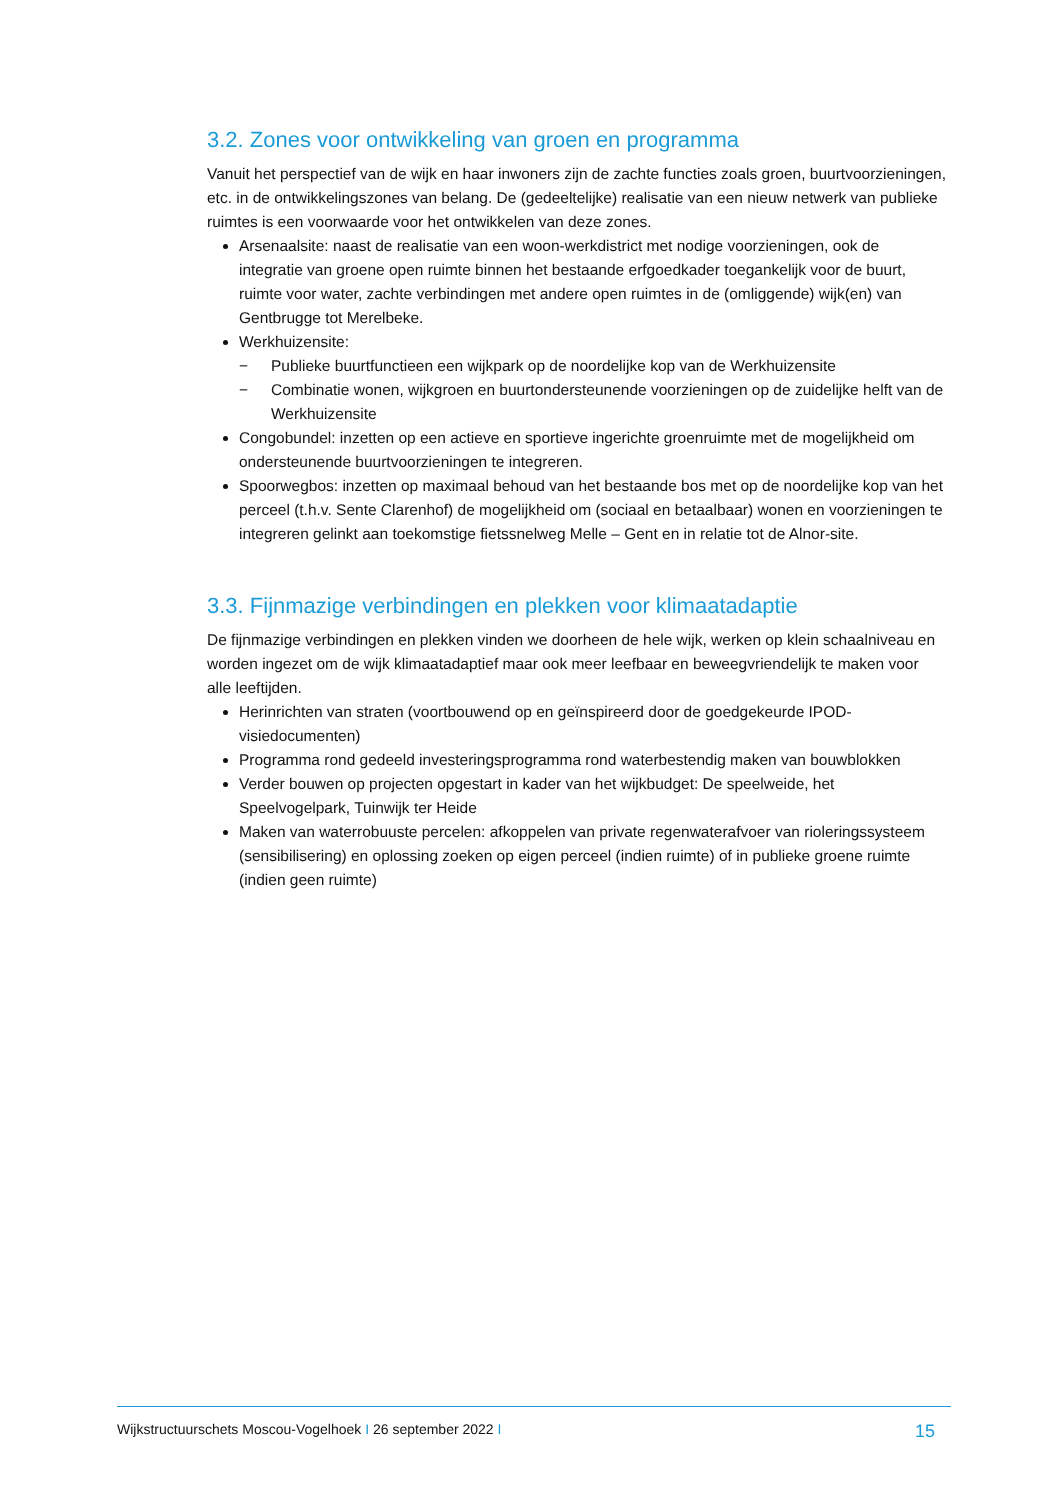3.2. Zones voor ontwikkeling van groen en programma
Vanuit het perspectief van de wijk en haar inwoners zijn de zachte functies zoals groen, buurtvoorzieningen, etc. in de ontwikkelingszones van belang. De (gedeeltelijke) realisatie van een nieuw netwerk van publieke ruimtes is een voorwaarde voor het ontwikkelen van deze zones.
Arsenaalsite: naast de realisatie van een woon-werkdistrict met nodige voorzieningen, ook de integratie van groene open ruimte binnen het bestaande erfgoedkader toegankelijk voor de buurt, ruimte voor water, zachte verbindingen met andere open ruimtes in de (omliggende) wijk(en) van Gentbrugge tot Merelbeke.
Werkhuizensite:
− Publieke buurtfunctieen een wijkpark op de noordelijke kop van de Werkhuizensite
− Combinatie wonen, wijkgroen en buurtondersteunende voorzieningen op de zuidelijke helft van de Werkhuizensite
Congobundel: inzetten op een actieve en sportieve ingerichte groenruimte met de mogelijkheid om ondersteunende buurtvoorzieningen te integreren.
Spoorwegbos: inzetten op maximaal behoud van het bestaande bos met op de noordelijke kop van het perceel (t.h.v. Sente Clarenhof) de mogelijkheid om (sociaal en betaalbaar) wonen en voorzieningen te integreren gelinkt aan toekomstige fietssnelweg Melle – Gent en in relatie tot de Alnor-site.
3.3. Fijnmazige verbindingen en plekken voor klimaatadaptie
De fijnmazige verbindingen en plekken vinden we doorheen de hele wijk, werken op klein schaalniveau en worden ingezet om de wijk klimaatadaptief maar ook meer leefbaar en beweegvriendelijk te maken voor alle leeftijden.
Herinrichten van straten (voortbouwend op en geïnspireerd door de goedgekeurde IPOD-visiedocumenten)
Programma rond gedeeld investeringsprogramma rond waterbestendig maken van bouwblokken
Verder bouwen op projecten opgestart in kader van het wijkbudget: De speelweide, het Speelvogelpark, Tuinwijk ter Heide
Maken van waterrobuuste percelen: afkoppelen van private regenwaterafvoer van rioleringssysteem (sensibilisering) en oplossing zoeken op eigen perceel (indien ruimte) of in publieke groene ruimte (indien geen ruimte)
Wijkstructuurschets Moscou-Vogelhoek I 26 september 2022 I 15